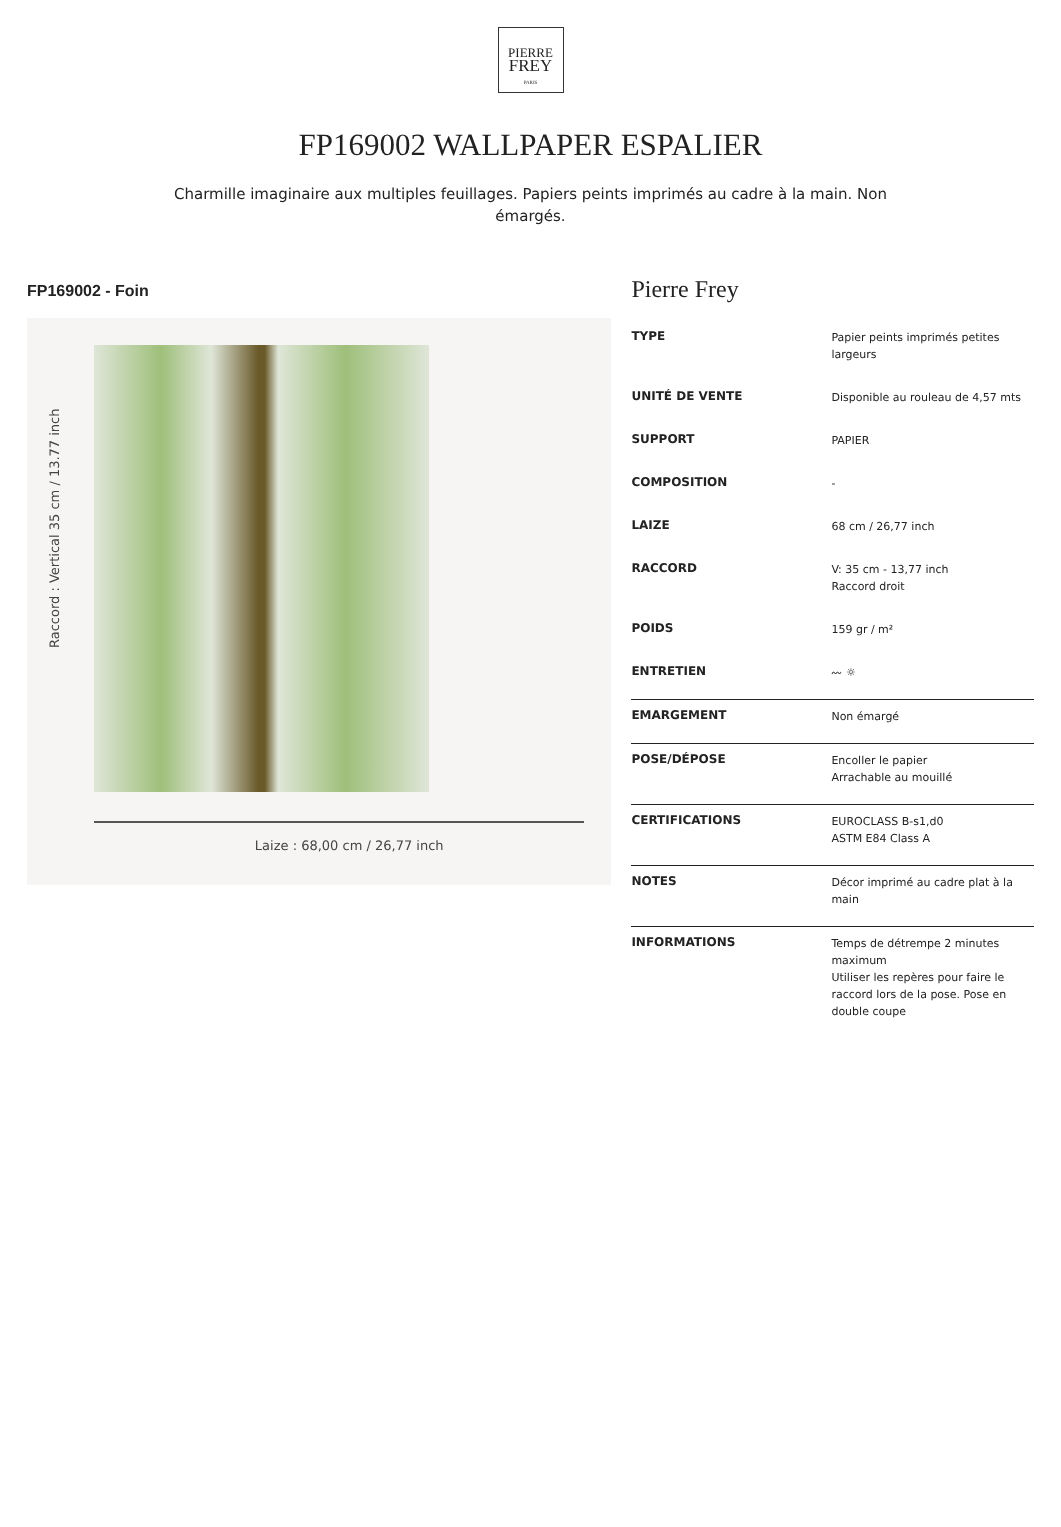PIERRE
FREY
PARIS
FP169002 WALLPAPER ESPALIER
Charmille imaginaire aux multiples feuillages. Papiers peints imprimés au cadre à la main. Non émargés.
FP169002 - Foin
Raccord : Vertical 35 cm / 13.77 inch
Laize : 68,00 cm / 26,77 inch
Pierre Frey
| TYPE | Papier peints imprimés petites largeurs |
| UNITÉ DE VENTE | Disponible au rouleau de 4,57 mts |
| SUPPORT | PAPIER |
| COMPOSITION | - |
| LAIZE | 68 cm / 26,77 inch |
| RACCORD | V: 35 cm - 13,77 inch Raccord droit |
| POIDS | 159 gr / m² |
| ENTRETIEN | 〰 ☼ |
| EMARGEMENT | Non émargé |
| POSE/DÉPOSE | Encoller le papier Arrachable au mouillé |
| CERTIFICATIONS | EUROCLASS B-s1,d0 ASTM E84 Class A |
| NOTES | Décor imprimé au cadre plat à la main |
| INFORMATIONS | Temps de détrempe 2 minutes maximum Utiliser les repères pour faire le raccord lors de la pose. Pose en double coupe |